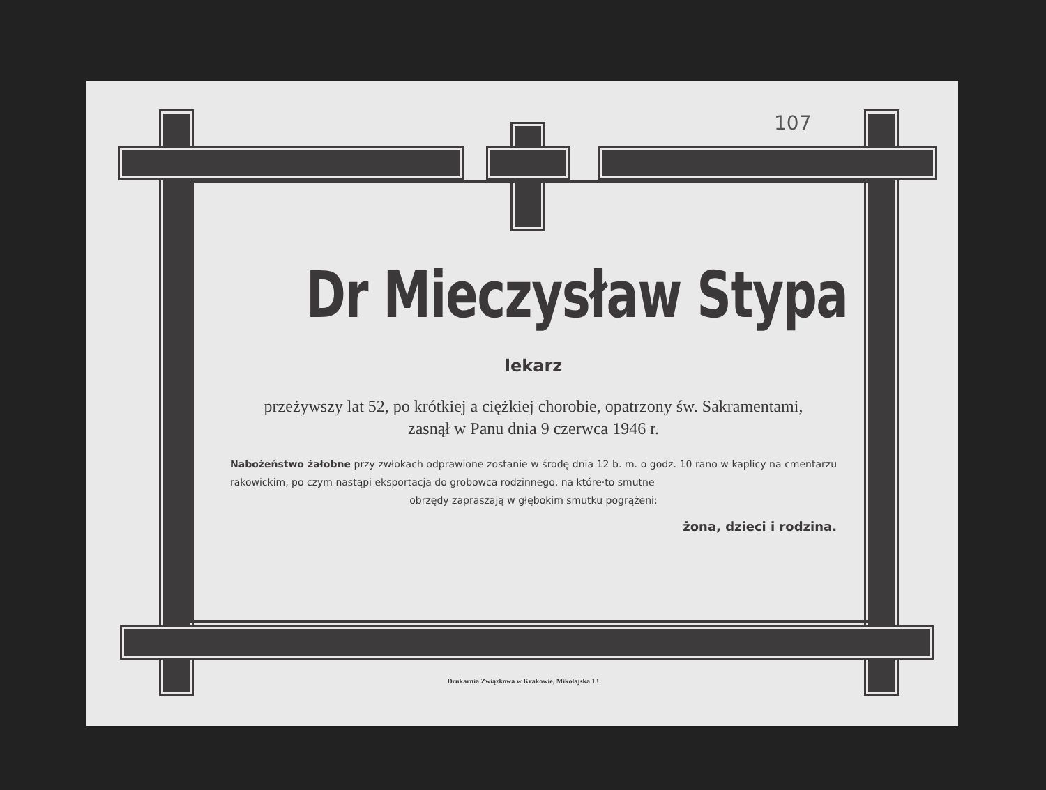107
Dr Mieczysław Stypa
lekarz
przeżywszy lat 52, po krótkiej a ciężkiej chorobie, opatrzony św. Sakramentami,
zasnął w Panu dnia 9 czerwca 1946 r.
Nabożeństwo żałobne przy zwłokach odprawione zostanie w środę dnia 12 b. m. o godz. 10 rano w kaplicy na cmentarzu rakowickim, po czym nastąpi eksportacja do grobowca rodzinnego, na które·to smutne
obrzędy zapraszają w głębokim smutku pogrążeni:
żona, dzieci i rodzina.
Drukarnia Związkowa w Krakowie, Mikołajska 13